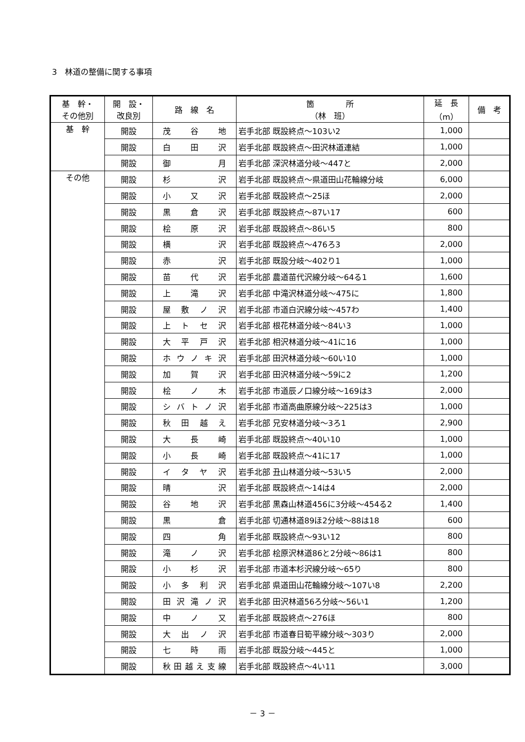3　林道の整備に関する事項
| 基 幹・ その他別 | 開 設・ 改良別 | 路 線 名 | 箇 所 （林 班） | 延 長 （m） | 備 考 |
| --- | --- | --- | --- | --- | --- |
| 基 幹 | 開設 | 茂谷地 | 岩手北部 既設終点～103い2 | 1,000 | |
| | 開設 | 白田沢 | 岩手北部 既設終点～田沢林道連結 | 1,000 | |
| | 開設 | 御月 | 岩手北部 深沢林道分岐～447と | 2,000 | |
| その他 | 開設 | 杉沢 | 岩手北部 既設終点～県道田山花輪線分岐 | 6,000 | |
| | 開設 | 小又沢 | 岩手北部 既設終点～25ほ | 2,000 | |
| | 開設 | 黒倉沢 | 岩手北部 既設終点～87い17 | 600 | |
| | 開設 | 桧原沢 | 岩手北部 既設終点～86い5 | 800 | |
| | 開設 | 横沢 | 岩手北部 既設終点～476ろ3 | 2,000 | |
| | 開設 | 赤沢 | 岩手北部 既設分岐～402り1 | 1,000 | |
| | 開設 | 苗代沢 | 岩手北部 農道苗代沢線分岐～64る1 | 1,600 | |
| | 開設 | 上滝沢 | 岩手北部 中滝沢林道分岐～475に | 1,800 | |
| | 開設 | 屋敷ノ沢 | 岩手北部 市道白沢線分岐～457わ | 1,400 | |
| | 開設 | 上トセ沢 | 岩手北部 根花林道分岐～84い3 | 1,000 | |
| | 開設 | 大平戸沢 | 岩手北部 相沢林道分岐～41に16 | 1,000 | |
| | 開設 | ホウノキ沢 | 岩手北部 田沢林道分岐～60い10 | 1,000 | |
| | 開設 | 加賀沢 | 岩手北部 田沢林道分岐～59に2 | 1,200 | |
| | 開設 | 桧ノ木 | 岩手北部 市道辰ノ口線分岐～169は3 | 2,000 | |
| | 開設 | シバトノ沢 | 岩手北部 市道高曲原線分岐～225は3 | 1,000 | |
| | 開設 | 秋田越え | 岩手北部 兄安林道分岐～3ろ1 | 2,900 | |
| | 開設 | 大長崎 | 岩手北部 既設終点～40い10 | 1,000 | |
| | 開設 | 小長崎 | 岩手北部 既設終点～41に17 | 1,000 | |
| | 開設 | イタヤ沢 | 岩手北部 丑山林道分岐～53い5 | 2,000 | |
| | 開設 | 晴沢 | 岩手北部 既設終点～14は4 | 2,000 | |
| | 開設 | 谷地沢 | 岩手北部 黒森山林道456に3分岐～454る2 | 1,400 | |
| | 開設 | 黒倉 | 岩手北部 切通林道89ほ2分岐～88は18 | 600 | |
| | 開設 | 四角 | 岩手北部 既設終点～93い12 | 800 | |
| | 開設 | 滝ノ沢 | 岩手北部 桧原沢林道86と2分岐～86は1 | 800 | |
| | 開設 | 小杉沢 | 岩手北部 市道本杉沢線分岐～65り | 800 | |
| | 開設 | 小多利沢 | 岩手北部 県道田山花輪線分岐～107い8 | 2,200 | |
| | 開設 | 田沢滝ノ沢 | 岩手北部 田沢林道56ろ分岐～56い1 | 1,200 | |
| | 開設 | 中ノ又 | 岩手北部 既設終点～276ほ | 800 | |
| | 開設 | 大出ノ沢 | 岩手北部 市道春日筍平線分岐～303り | 2,000 | |
| | 開設 | 七時雨 | 岩手北部 既設分岐～445と | 1,000 | |
| | 開設 | 秋田越え支線 | 岩手北部 既設終点～4い11 | 3,000 | |
－ 3 －